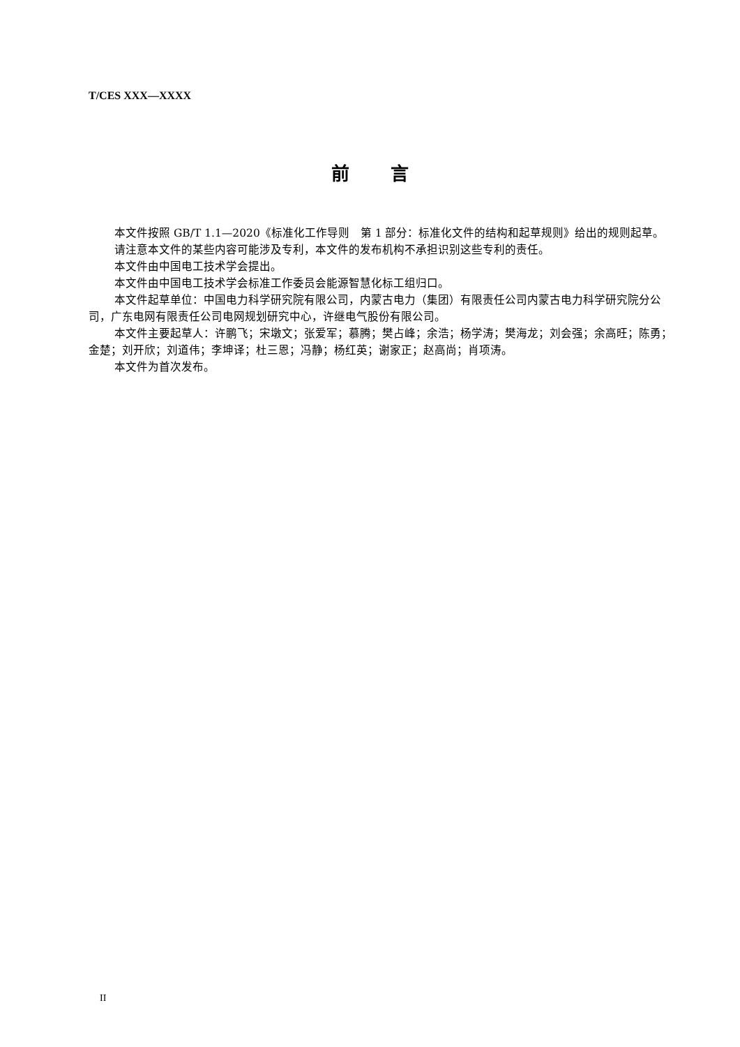T/CES XXX—XXXX
前 言
本文件按照 GB/T 1.1—2020《标准化工作导则　第 1 部分：标准化文件的结构和起草规则》给出的规则起草。
请注意本文件的某些内容可能涉及专利，本文件的发布机构不承担识别这些专利的责任。
本文件由中国电工技术学会提出。
本文件由中国电工技术学会标准工作委员会能源智慧化标工组归口。
本文件起草单位：中国电力科学研究院有限公司，内蒙古电力（集团）有限责任公司内蒙古电力科学研究院分公司，广东电网有限责任公司电网规划研究中心，许继电气股份有限公司。
本文件主要起草人：许鹏飞；宋墩文；张爱军；慕腾；樊占峰；余浩；杨学涛；樊海龙；刘会强；余高旺；陈勇；金楚；刘开欣；刘道伟；李坤译；杜三恩；冯静；杨红英；谢家正；赵高尚；肖项涛。
本文件为首次发布。
II